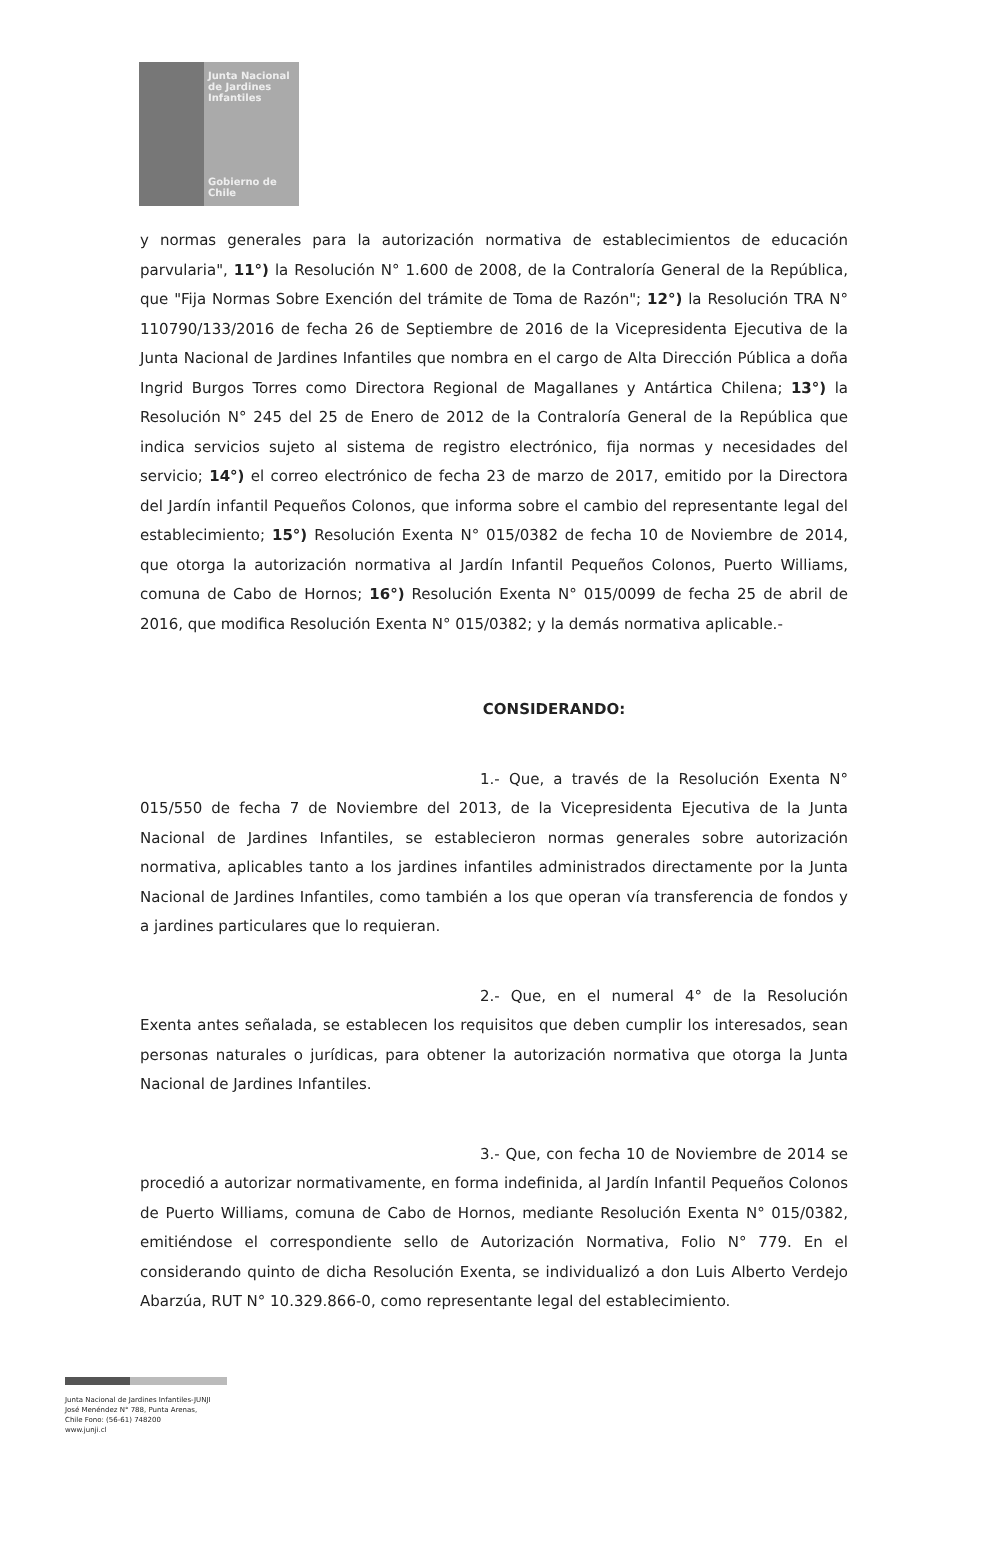Junta Nacional
de Jardines
Infantiles
Gobierno de Chile
y normas generales para la autorización normativa de establecimientos de educación parvularia", 11°) la Resolución N° 1.600 de 2008, de la Contraloría General de la República, que "Fija Normas Sobre Exención del trámite de Toma de Razón"; 12°) la Resolución TRA N° 110790/133/2016 de fecha 26 de Septiembre de 2016 de la Vicepresidenta Ejecutiva de la Junta Nacional de Jardines Infantiles que nombra en el cargo de Alta Dirección Pública a doña Ingrid Burgos Torres como Directora Regional de Magallanes y Antártica Chilena; 13°) la Resolución N° 245 del 25 de Enero de 2012 de la Contraloría General de la República que indica servicios sujeto al sistema de registro electrónico, fija normas y necesidades del servicio; 14°) el correo electrónico de fecha 23 de marzo de 2017, emitido por la Directora del Jardín infantil Pequeños Colonos, que informa sobre el cambio del representante legal del establecimiento; 15°) Resolución Exenta N° 015/0382 de fecha 10 de Noviembre de 2014, que otorga la autorización normativa al Jardín Infantil Pequeños Colonos, Puerto Williams, comuna de Cabo de Hornos; 16°) Resolución Exenta N° 015/0099 de fecha 25 de abril de 2016, que modifica Resolución Exenta N° 015/0382; y la demás normativa aplicable.-
CONSIDERANDO:
1.- Que, a través de la Resolución Exenta N° 015/550 de fecha 7 de Noviembre del 2013, de la Vicepresidenta Ejecutiva de la Junta Nacional de Jardines Infantiles, se establecieron normas generales sobre autorización normativa, aplicables tanto a los jardines infantiles administrados directamente por la Junta Nacional de Jardines Infantiles, como también a los que operan vía transferencia de fondos y a jardines particulares que lo requieran.
2.- Que, en el numeral 4° de la Resolución Exenta antes señalada, se establecen los requisitos que deben cumplir los interesados, sean personas naturales o jurídicas, para obtener la autorización normativa que otorga la Junta Nacional de Jardines Infantiles.
3.- Que, con fecha 10 de Noviembre de 2014 se procedió a autorizar normativamente, en forma indefinida, al Jardín Infantil Pequeños Colonos de Puerto Williams, comuna de Cabo de Hornos, mediante Resolución Exenta N° 015/0382, emitiéndose el correspondiente sello de Autorización Normativa, Folio N° 779. En el considerando quinto de dicha Resolución Exenta, se individualizó a don Luis Alberto Verdejo Abarzúa, RUT N° 10.329.866-0, como representante legal del establecimiento.
Junta Nacional de Jardines Infantiles-JUNJI
José Menéndez N° 788, Punta Arenas,
Chile Fono: (56-61) 748200
www.junji.cl